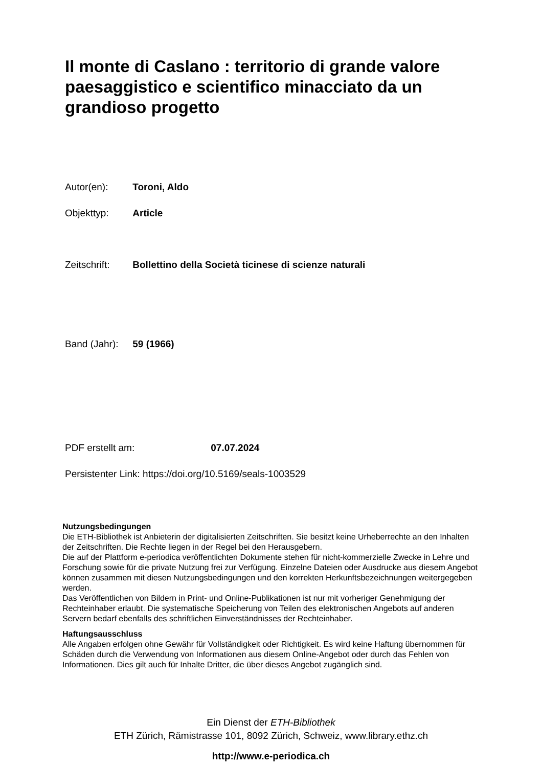Il monte di Caslano : territorio di grande valore paesaggistico e scientifico minacciato da un grandioso progetto
Autor(en): Toroni, Aldo
Objekttyp: Article
Zeitschrift: Bollettino della Società ticinese di scienze naturali
Band (Jahr): 59 (1966)
PDF erstellt am: 07.07.2024
Persistenter Link: https://doi.org/10.5169/seals-1003529
Nutzungsbedingungen
Die ETH-Bibliothek ist Anbieterin der digitalisierten Zeitschriften. Sie besitzt keine Urheberrechte an den Inhalten der Zeitschriften. Die Rechte liegen in der Regel bei den Herausgebern.
Die auf der Plattform e-periodica veröffentlichten Dokumente stehen für nicht-kommerzielle Zwecke in Lehre und Forschung sowie für die private Nutzung frei zur Verfügung. Einzelne Dateien oder Ausdrucke aus diesem Angebot können zusammen mit diesen Nutzungsbedingungen und den korrekten Herkunftsbezeichnungen weitergegeben werden.
Das Veröffentlichen von Bildern in Print- und Online-Publikationen ist nur mit vorheriger Genehmigung der Rechteinhaber erlaubt. Die systematische Speicherung von Teilen des elektronischen Angebots auf anderen Servern bedarf ebenfalls des schriftlichen Einverständnisses der Rechteinhaber.
Haftungsausschluss
Alle Angaben erfolgen ohne Gewähr für Vollständigkeit oder Richtigkeit. Es wird keine Haftung übernommen für Schäden durch die Verwendung von Informationen aus diesem Online-Angebot oder durch das Fehlen von Informationen. Dies gilt auch für Inhalte Dritter, die über dieses Angebot zugänglich sind.
Ein Dienst der ETH-Bibliothek
ETH Zürich, Rämistrasse 101, 8092 Zürich, Schweiz, www.library.ethz.ch
http://www.e-periodica.ch